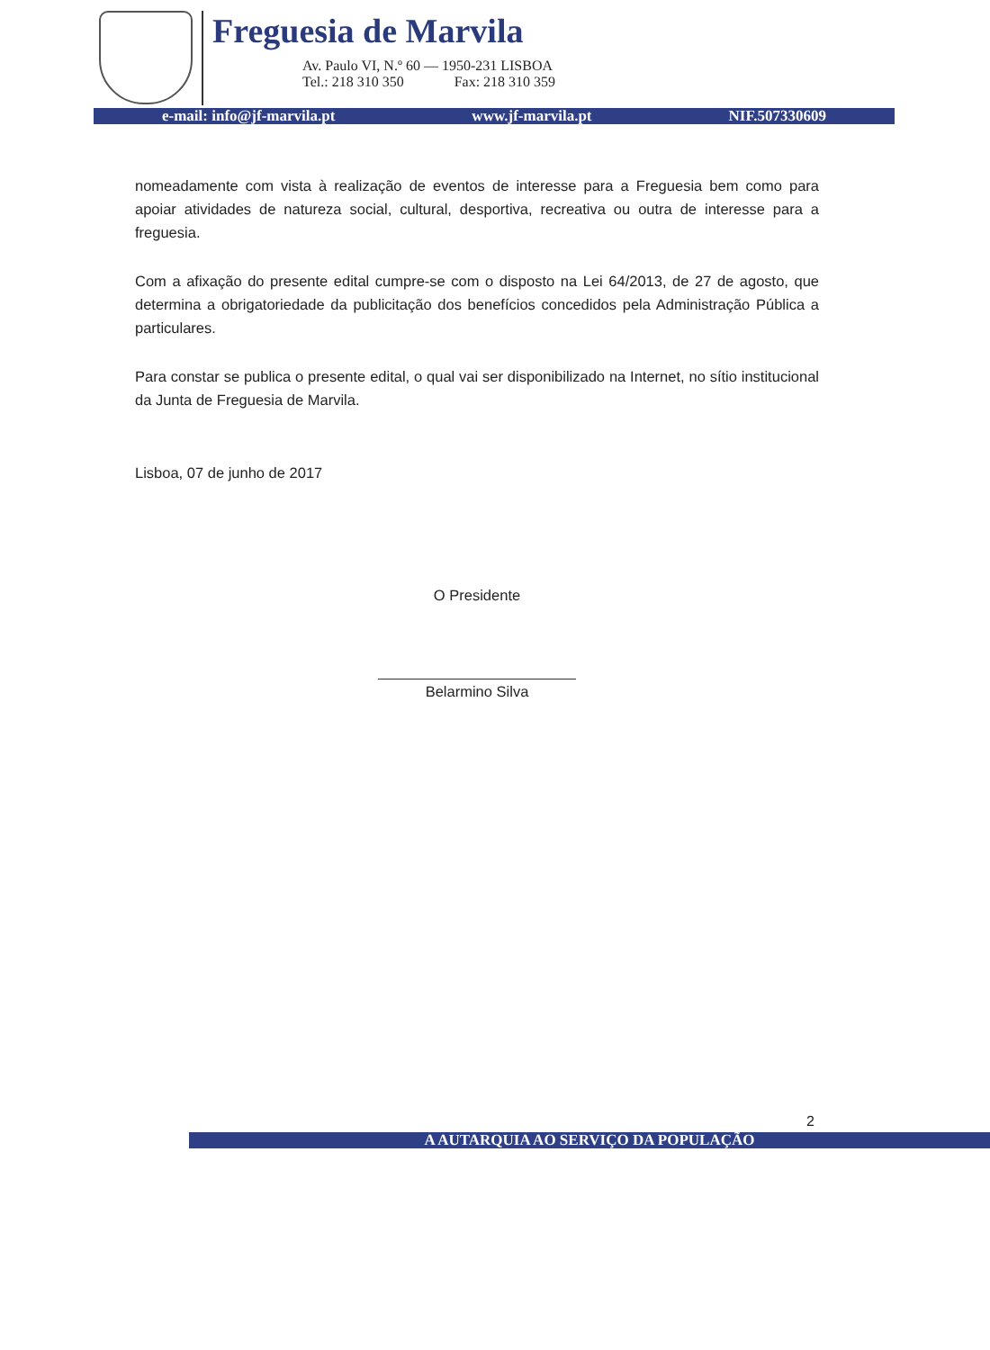Freguesia de Marvila
Av. Paulo VI, N.º 60 — 1950-231 LISBOA
Tel.: 218 310 350 Fax: 218 310 359
e-mail: info@jf-marvila.pt www.jf-marvila.pt NIF.507330609
nomeadamente com vista à realização de eventos de interesse para a Freguesia bem como para apoiar atividades de natureza social, cultural, desportiva, recreativa ou outra de interesse para a freguesia.
Com a afixação do presente edital cumpre-se com o disposto na Lei 64/2013, de 27 de agosto, que determina a obrigatoriedade da publicitação dos benefícios concedidos pela Administração Pública a particulares.
Para constar se publica o presente edital, o qual vai ser disponibilizado na Internet, no sítio institucional da Junta de Freguesia de Marvila.
Lisboa, 07 de junho de 2017
O Presidente
Belarmino Silva
2
A AUTARQUIA AO SERVIÇO DA POPULAÇÃO